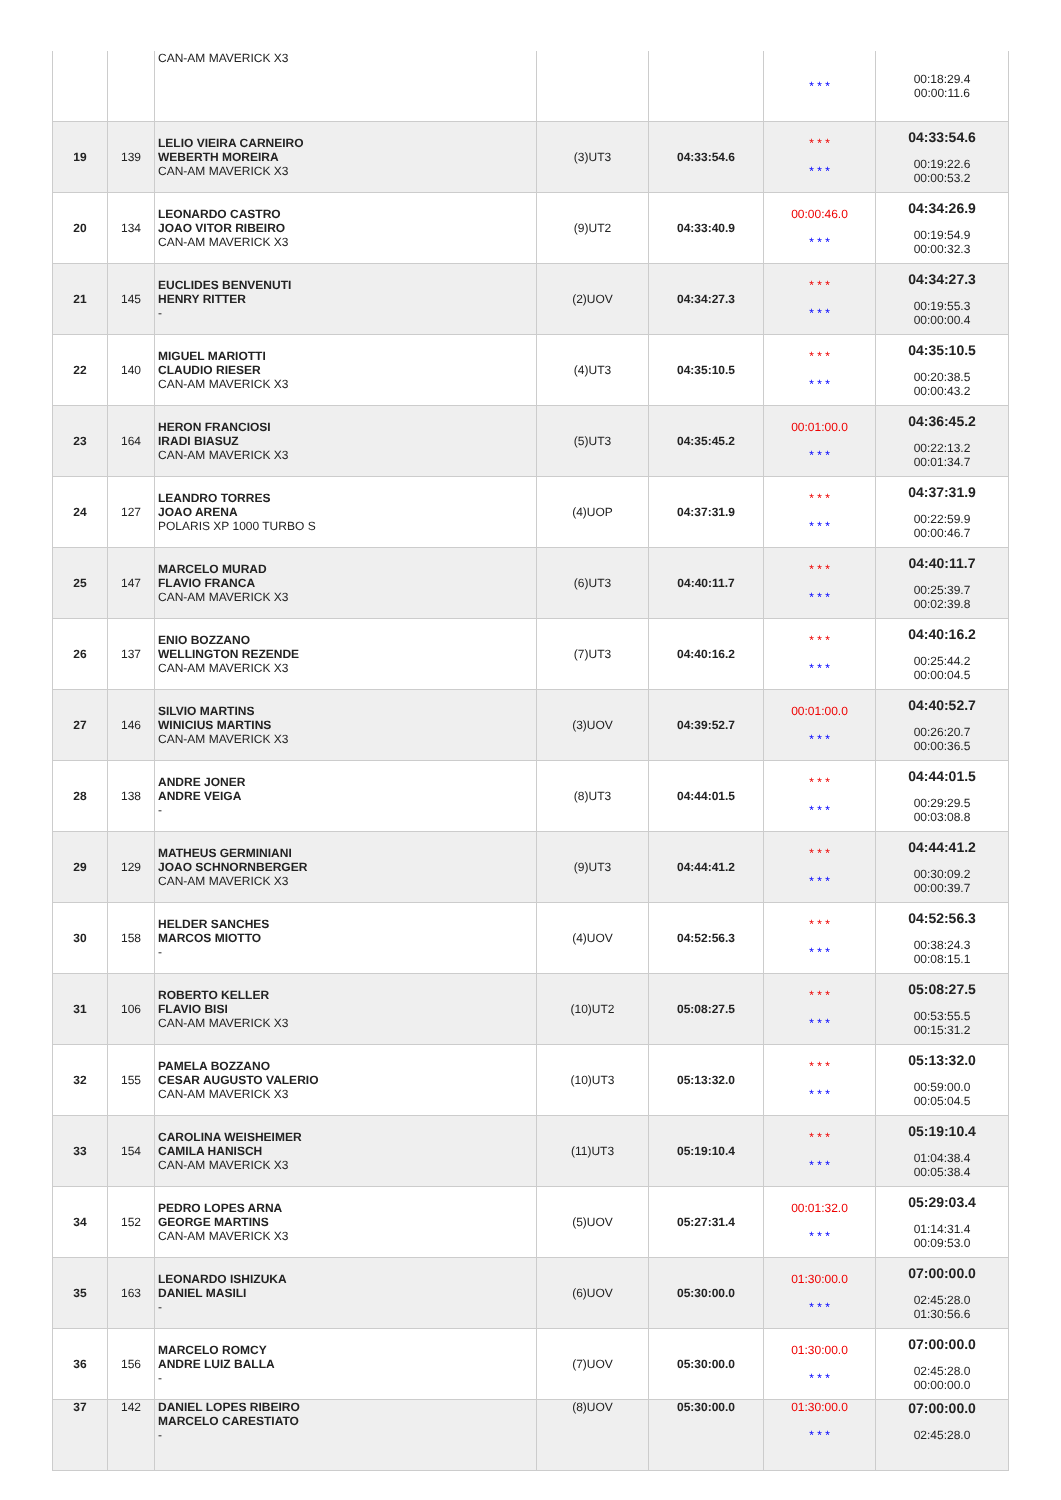| | | CAN-AM MAVERICK X3 | | | * * * | 00:18:29.4 00:00:11.6 |
| 19 | 139 | LELIO VIEIRA CARNEIRO WEBERTH MOREIRA CAN-AM MAVERICK X3 | (3)UT3 | 04:33:54.6 | * * * * * * | 04:33:54.6 00:19:22.6 00:00:53.2 |
| 20 | 134 | LEONARDO CASTRO JOAO VITOR RIBEIRO CAN-AM MAVERICK X3 | (9)UT2 | 04:33:40.9 | 00:00:46.0 * * * | 04:34:26.9 00:19:54.9 00:00:32.3 |
| 21 | 145 | EUCLIDES BENVENUTI HENRY RITTER - | (2)UOV | 04:34:27.3 | * * * * * * | 04:34:27.3 00:19:55.3 00:00:00.4 |
| 22 | 140 | MIGUEL MARIOTTI CLAUDIO RIESER CAN-AM MAVERICK X3 | (4)UT3 | 04:35:10.5 | * * * * * * | 04:35:10.5 00:20:38.5 00:00:43.2 |
| 23 | 164 | HERON FRANCIOSI IRADI BIASUZ CAN-AM MAVERICK X3 | (5)UT3 | 04:35:45.2 | 00:01:00.0 * * * | 04:36:45.2 00:22:13.2 00:01:34.7 |
| 24 | 127 | LEANDRO TORRES JOAO ARENA POLARIS XP 1000 TURBO S | (4)UOP | 04:37:31.9 | * * * * * * | 04:37:31.9 00:22:59.9 00:00:46.7 |
| 25 | 147 | MARCELO MURAD FLAVIO FRANCA CAN-AM MAVERICK X3 | (6)UT3 | 04:40:11.7 | * * * * * * | 04:40:11.7 00:25:39.7 00:02:39.8 |
| 26 | 137 | ENIO BOZZANO WELLINGTON REZENDE CAN-AM MAVERICK X3 | (7)UT3 | 04:40:16.2 | * * * * * * | 04:40:16.2 00:25:44.2 00:00:04.5 |
| 27 | 146 | SILVIO MARTINS WINICIUS MARTINS CAN-AM MAVERICK X3 | (3)UOV | 04:39:52.7 | 00:01:00.0 * * * | 04:40:52.7 00:26:20.7 00:00:36.5 |
| 28 | 138 | ANDRE JONER ANDRE VEIGA - | (8)UT3 | 04:44:01.5 | * * * * * * | 04:44:01.5 00:29:29.5 00:03:08.8 |
| 29 | 129 | MATHEUS GERMINIANI JOAO SCHNORNBERGER CAN-AM MAVERICK X3 | (9)UT3 | 04:44:41.2 | * * * * * * | 04:44:41.2 00:30:09.2 00:00:39.7 |
| 30 | 158 | HELDER SANCHES MARCOS MIOTTO - | (4)UOV | 04:52:56.3 | * * * * * * | 04:52:56.3 00:38:24.3 00:08:15.1 |
| 31 | 106 | ROBERTO KELLER FLAVIO BISI CAN-AM MAVERICK X3 | (10)UT2 | 05:08:27.5 | * * * * * * | 05:08:27.5 00:53:55.5 00:15:31.2 |
| 32 | 155 | PAMELA BOZZANO CESAR AUGUSTO VALERIO CAN-AM MAVERICK X3 | (10)UT3 | 05:13:32.0 | * * * * * * | 05:13:32.0 00:59:00.0 00:05:04.5 |
| 33 | 154 | CAROLINA WEISHEIMER CAMILA HANISCH CAN-AM MAVERICK X3 | (11)UT3 | 05:19:10.4 | * * * * * * | 05:19:10.4 01:04:38.4 00:05:38.4 |
| 34 | 152 | PEDRO LOPES ARNA GEORGE MARTINS CAN-AM MAVERICK X3 | (5)UOV | 05:27:31.4 | 00:01:32.0 * * * | 05:29:03.4 01:14:31.4 00:09:53.0 |
| 35 | 163 | LEONARDO ISHIZUKA DANIEL MASILI - | (6)UOV | 05:30:00.0 | 01:30:00.0 * * * | 07:00:00.0 02:45:28.0 01:30:56.6 |
| 36 | 156 | MARCELO ROMCY ANDRE LUIZ BALLA - | (7)UOV | 05:30:00.0 | 01:30:00.0 * * * | 07:00:00.0 02:45:28.0 00:00:00.0 |
| 37 | 142 | DANIEL LOPES RIBEIRO MARCELO CARESTIATO - | (8)UOV | 05:30:00.0 | 01:30:00.0 * * * | 07:00:00.0 02:45:28.0 |